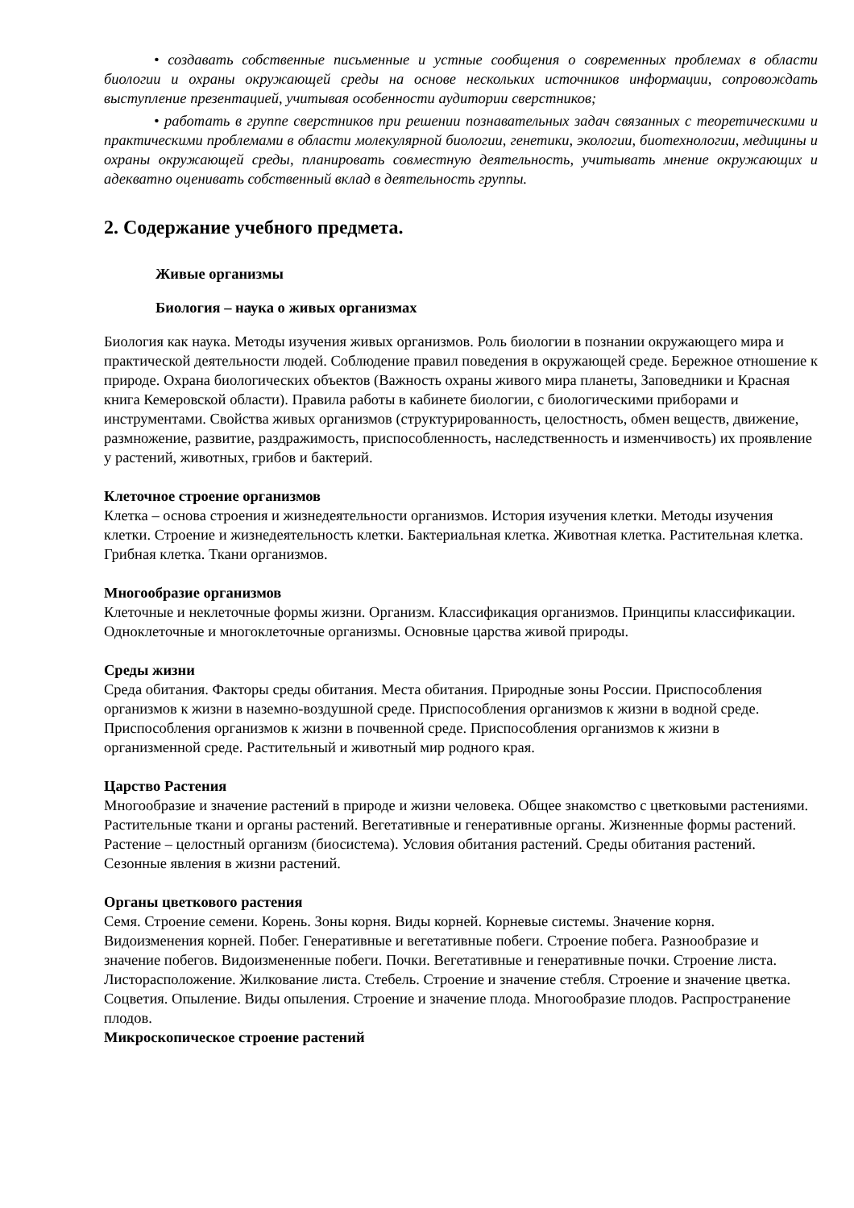• создавать собственные письменные и устные сообщения о современных проблемах в области биологии и охраны окружающей среды на основе нескольких источников информации, сопровождать выступление презентацией, учитывая особенности аудитории сверстников;
• работать в группе сверстников при решении познавательных задач связанных с теоретическими и практическими проблемами в области молекулярной биологии, генетики, экологии, биотехнологии, медицины и охраны окружающей среды, планировать совместную деятельность, учитывать мнение окружающих и адекватно оценивать собственный вклад в деятельность группы.
2. Содержание учебного предмета.
Живые организмы
Биология – наука о живых организмах
Биология как наука. Методы изучения живых организмов. Роль биологии в познании окружающего мира и практической деятельности людей. Соблюдение правил поведения в окружающей среде. Бережное отношение к природе. Охрана биологических объектов (Важность охраны живого мира планеты, Заповедники и Красная книга Кемеровской области). Правила работы в кабинете биологии, с биологическими приборами и инструментами. Свойства живых организмов (структурированность, целостность, обмен веществ, движение, размножение, развитие, раздражимость, приспособленность, наследственность и изменчивость) их проявление у растений, животных, грибов и бактерий.
Клеточное строение организмов
Клетка – основа строения и жизнедеятельности организмов. История изучения клетки. Методы изучения клетки. Строение и жизнедеятельность клетки. Бактериальная клетка. Животная клетка. Растительная клетка. Грибная клетка. Ткани организмов.
Многообразие организмов
Клеточные и неклеточные формы жизни. Организм. Классификация организмов. Принципы классификации. Одноклеточные и многоклеточные организмы. Основные царства живой природы.
Среды жизни
Среда обитания. Факторы среды обитания. Места обитания. Природные зоны России. Приспособления организмов к жизни в наземно-воздушной среде. Приспособления организмов к жизни в водной среде. Приспособления организмов к жизни в почвенной среде. Приспособления организмов к жизни в организменной среде. Растительный и животный мир родного края.
Царство Растения
Многообразие и значение растений в природе и жизни человека. Общее знакомство с цветковыми растениями. Растительные ткани и органы растений. Вегетативные и генеративные органы. Жизненные формы растений. Растение – целостный организм (биосистема). Условия обитания растений. Среды обитания растений. Сезонные явления в жизни растений.
Органы цветкового растения
Семя. Строение семени. Корень. Зоны корня. Виды корней. Корневые системы. Значение корня. Видоизменения корней. Побег. Генеративные и вегетативные побеги. Строение побега. Разнообразие и значение побегов. Видоизмененные побеги. Почки. Вегетативные и генеративные почки. Строение листа. Листорасположение. Жилкование листа. Стебель. Строение и значение стебля. Строение и значение цветка. Соцветия. Опыление. Виды опыления. Строение и значение плода. Многообразие плодов. Распространение плодов.
Микроскопическое строение растений